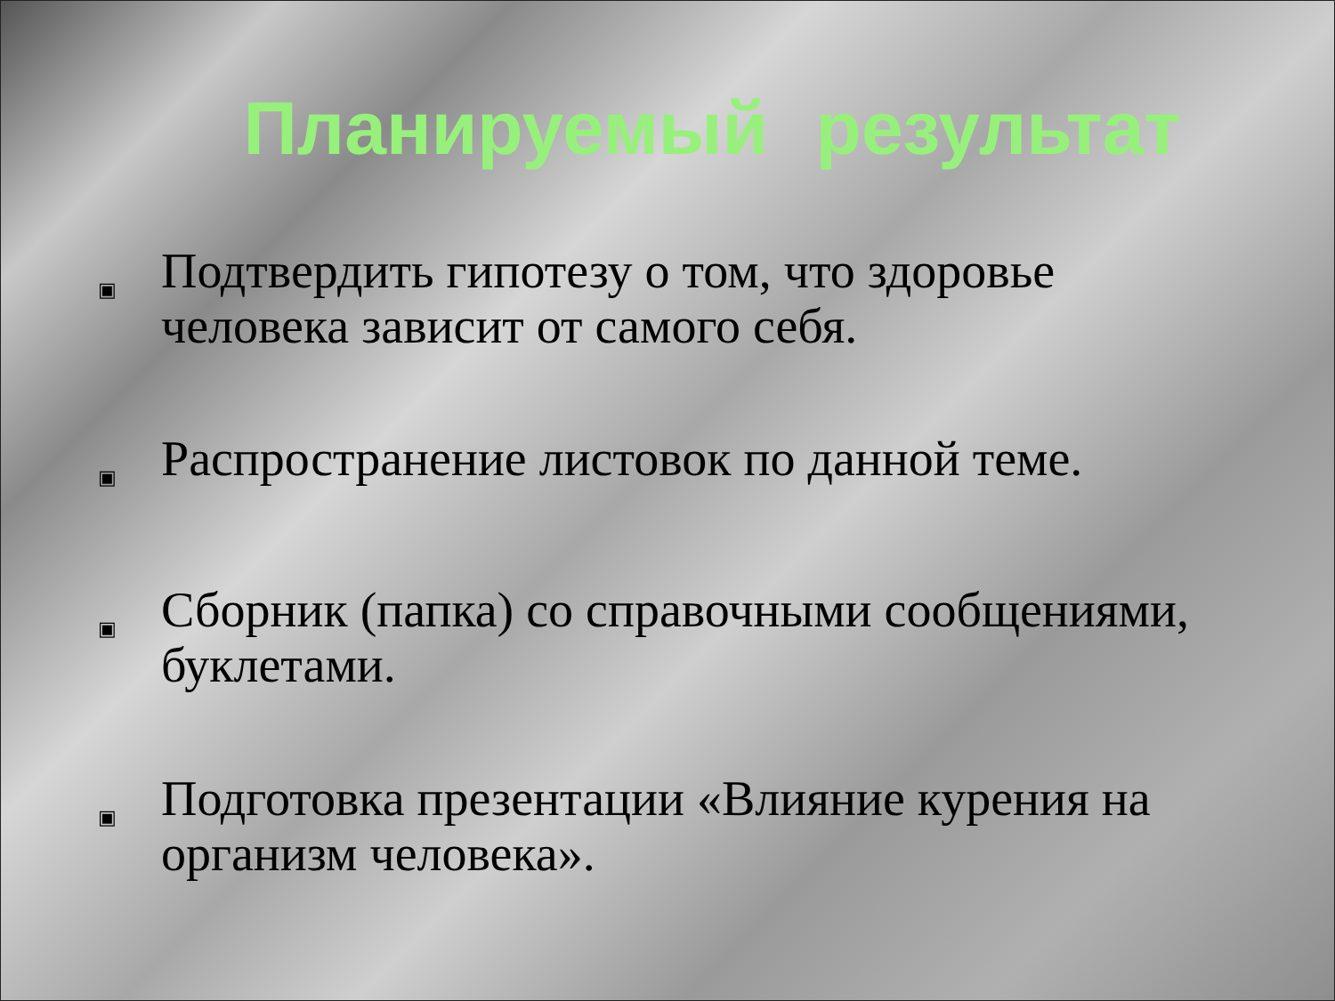Планируемый результат
▣ Подтвердить гипотезу о том, что здоровье человека зависит от самого себя.
▣ Распространение листовок по данной теме.
▣ Сборник (папка) со справочными сообщениями, буклетами.
▣ Подготовка презентации «Влияние курения на организм человека».